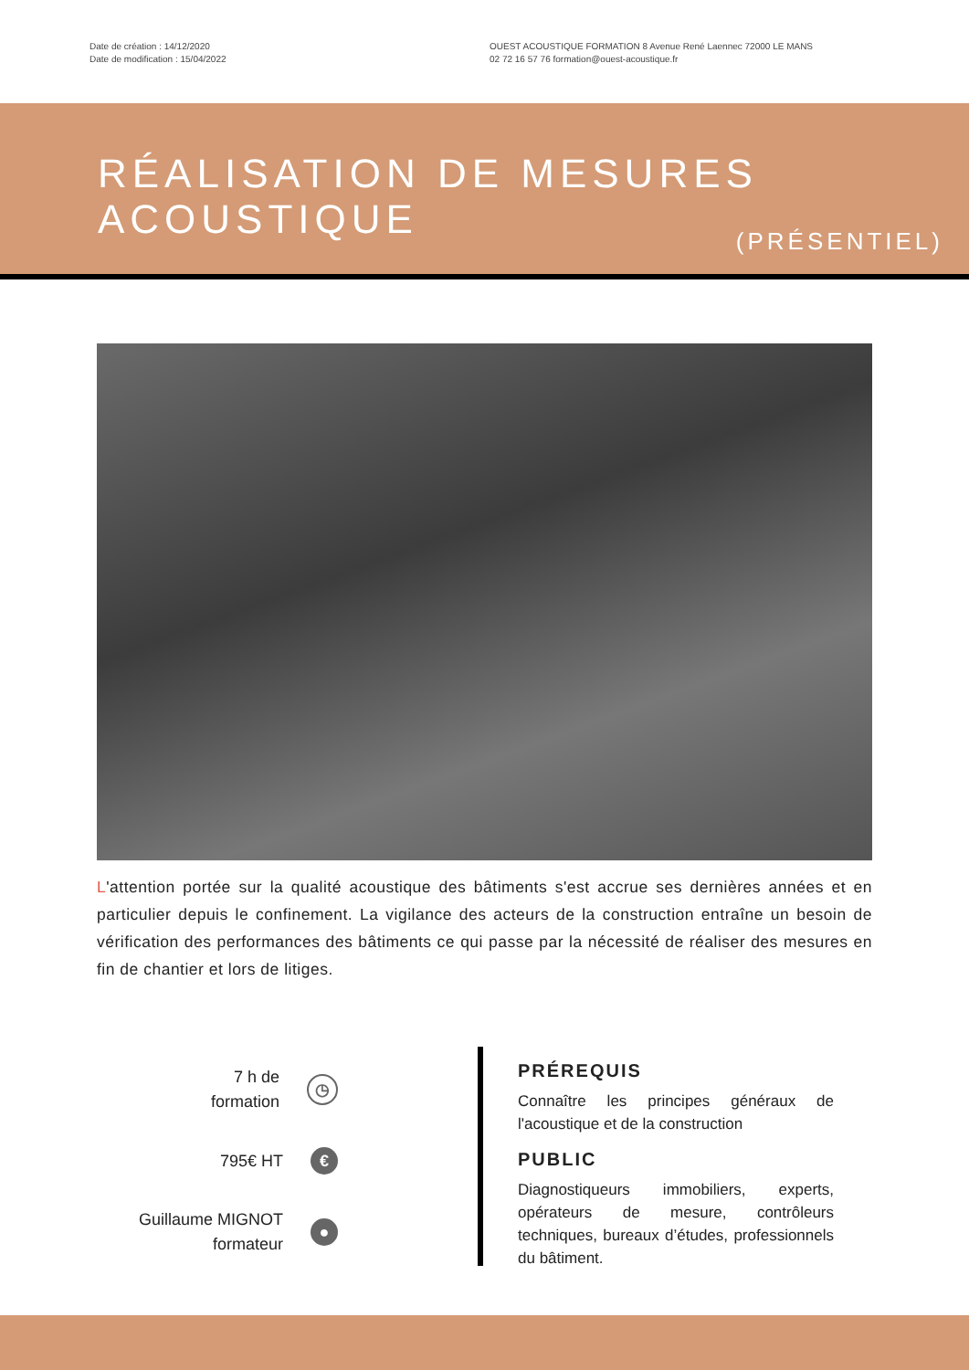Date de création : 14/12/2020
Date de modification : 15/04/2022
OUEST ACOUSTIQUE FORMATION 8 Avenue René Laennec 72000 LE MANS
02 72 16 57 76 formation@ouest-acoustique.fr
RÉALISATION DE MESURES
ACOUSTIQUE
(PRÉSENTIEL)
L'attention portée sur la qualité acoustique des bâtiments s'est accrue ses dernières années et en particulier depuis le confinement. La vigilance des acteurs de la construction entraîne un besoin de vérification des performances des bâtiments ce qui passe par la nécessité de réaliser des mesures en fin de chantier et lors de litiges.
7 h de
formation
◷
795€ HT
€
Guillaume MIGNOT
formateur
●
PRÉREQUIS
Connaître les principes généraux de l'acoustique et de la construction
PUBLIC
Diagnostiqueurs immobiliers, experts, opérateurs de mesure, contrôleurs techniques, bureaux d’études, professionnels du bâtiment.